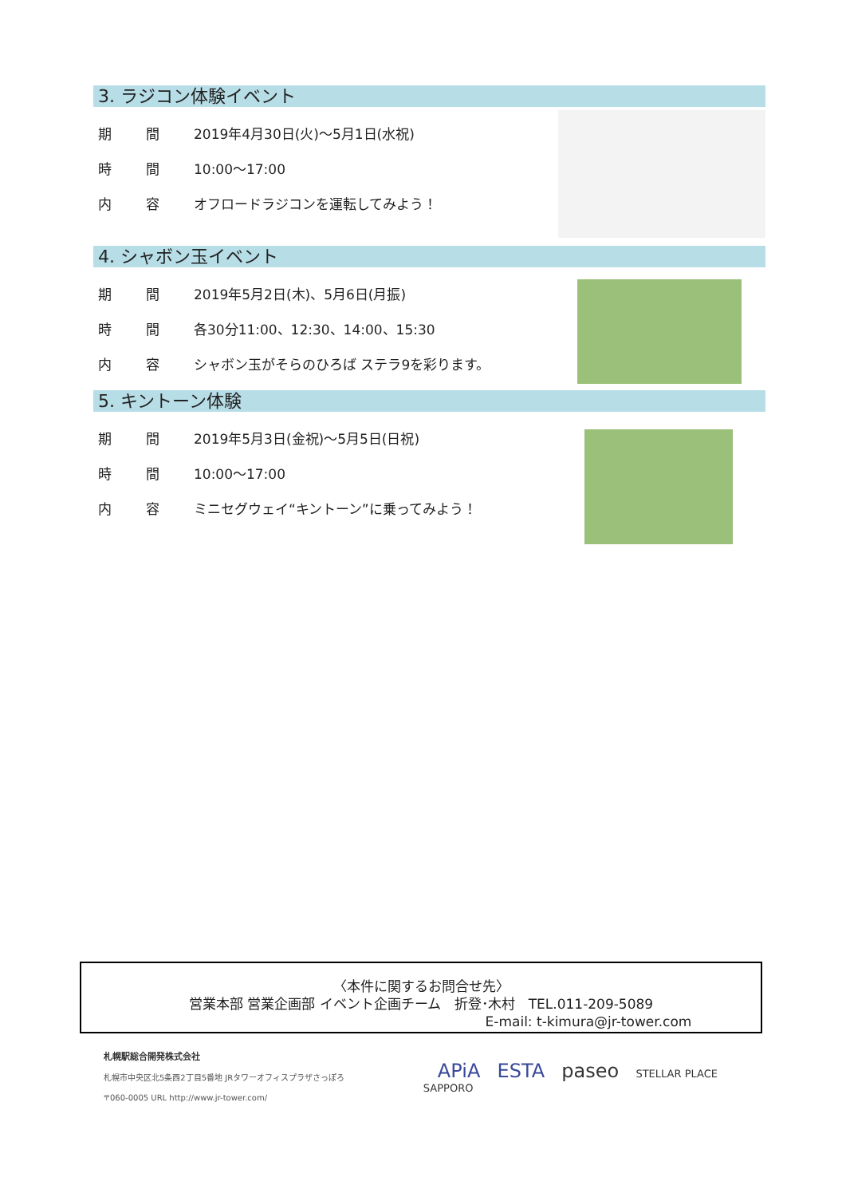3. ラジコン体験イベント
期 間
2019年4月30日(火)～5月1日(水祝)
時 間
10:00～17:00
内 容
オフロードラジコンを運転してみよう！
4. シャボン玉イベント
期 間
2019年5月2日(木)、5月6日(月振)
時 間
各30分11:00、12:30、14:00、15:30
内 容
シャボン玉がそらのひろば ステラ9を彩ります。
5. キントーン体験
期 間
2019年5月3日(金祝)～5月5日(日祝)
時 間
10:00～17:00
内 容
ミニセグウェイ“キントーン”に乗ってみよう！
〈本件に関するお問合せ先〉
営業本部 営業企画部 イベント企画チーム　折登･木村　TEL.011-209-5089
E-mail: t-kimura@jr-tower.com
札幌駅総合開発株式会社
札幌市中央区北5条西2丁目5番地 JRタワーオフィスプラザさっぽろ
〒060-0005 URL http://www.jr-tower.com/
APiA ESTA paseo STELLAR PLACE
SAPPORO